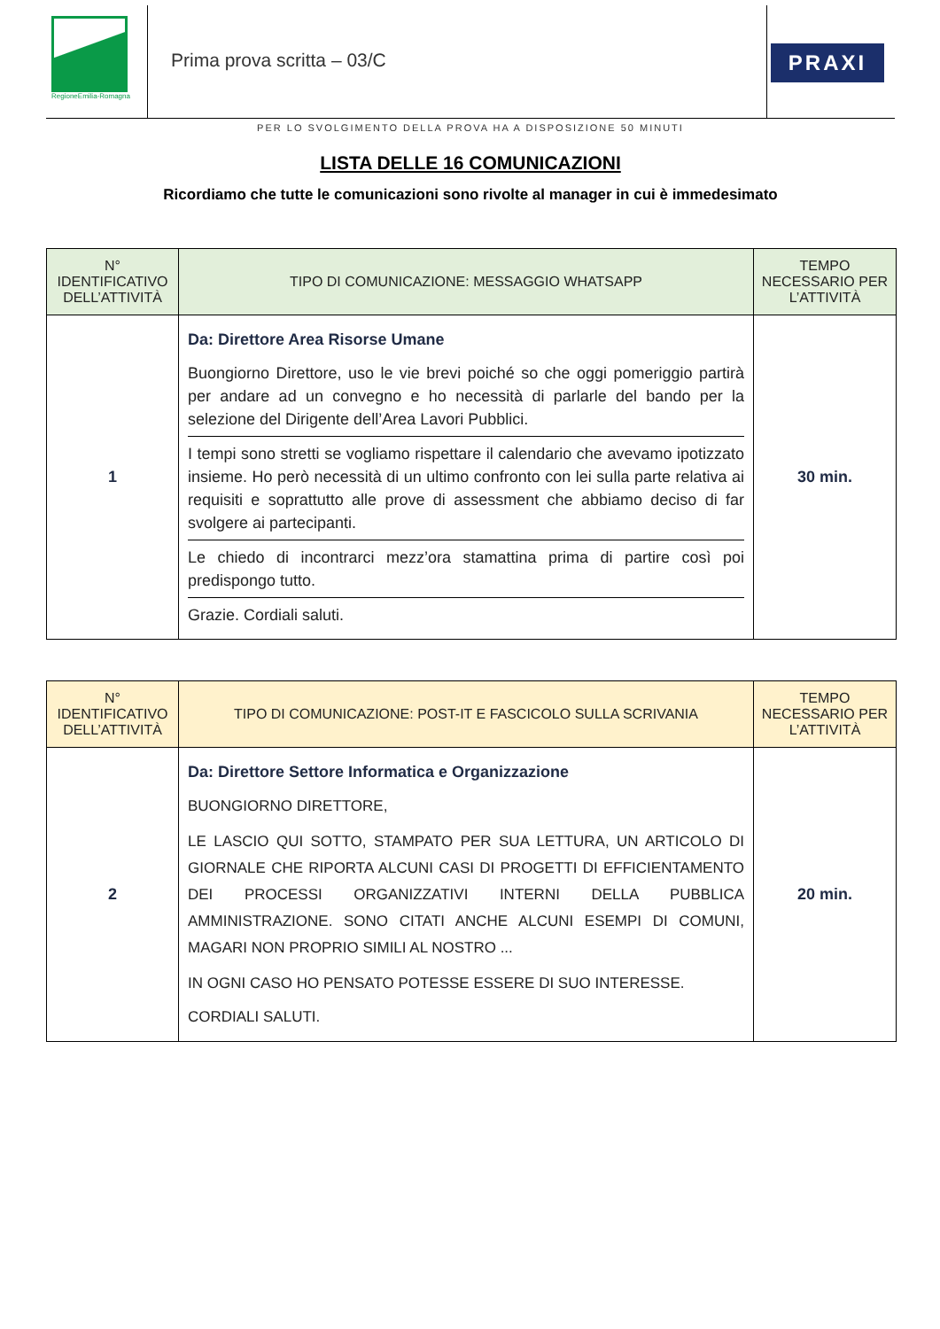RegioneEmilia-Romagna
Prima prova scritta – 03/C PRAXI
PER LO SVOLGIMENTO DELLA PROVA HA A DISPOSIZIONE 50 MINUTI
LISTA DELLE 16 COMUNICAZIONI
Ricordiamo che tutte le comunicazioni sono rivolte al manager in cui è immedesimato
| N° IDENTIFICATIVO DELL’ATTIVITÀ | TIPO DI COMUNICAZIONE: MESSAGGIO WHATSAPP | TEMPO NECESSARIO PER L’ATTIVITÀ |
| --- | --- | --- |
| 1 | Da: Direttore Area Risorse Umane Buongiorno Direttore, uso le vie brevi poiché so che oggi pomeriggio partirà per andare ad un convegno e ho necessità di parlarle del bando per la selezione del Dirigente dell’Area Lavori Pubblici. I tempi sono stretti se vogliamo rispettare il calendario che avevamo ipotizzato insieme. Ho però necessità di un ultimo confronto con lei sulla parte relativa ai requisiti e soprattutto alle prove di assessment che abbiamo deciso di far svolgere ai partecipanti. Le chiedo di incontrarci mezz’ora stamattina prima di partire così poi predispongo tutto. Grazie. Cordiali saluti. | 30 min. |
| N° IDENTIFICATIVO DELL’ATTIVITÀ | TIPO DI COMUNICAZIONE: POST-IT E FASCICOLO SULLA SCRIVANIA | TEMPO NECESSARIO PER L’ATTIVITÀ |
| --- | --- | --- |
| 2 | Da: Direttore Settore Informatica e Organizzazione BUONGIORNO DIRETTORE, LE LASCIO QUI SOTTO, STAMPATO PER SUA LETTURA, UN ARTICOLO DI GIORNALE CHE RIPORTA ALCUNI CASI DI PROGETTI DI EFFICIENTAMENTO DEI PROCESSI ORGANIZZATIVI INTERNI DELLA PUBBLICA AMMINISTRAZIONE. SONO CITATI ANCHE ALCUNI ESEMPI DI COMUNI, MAGARI NON PROPRIO SIMILI AL NOSTRO ... IN OGNI CASO HO PENSATO POTESSE ESSERE DI SUO INTERESSE. CORDIALI SALUTI. | 20 min. |